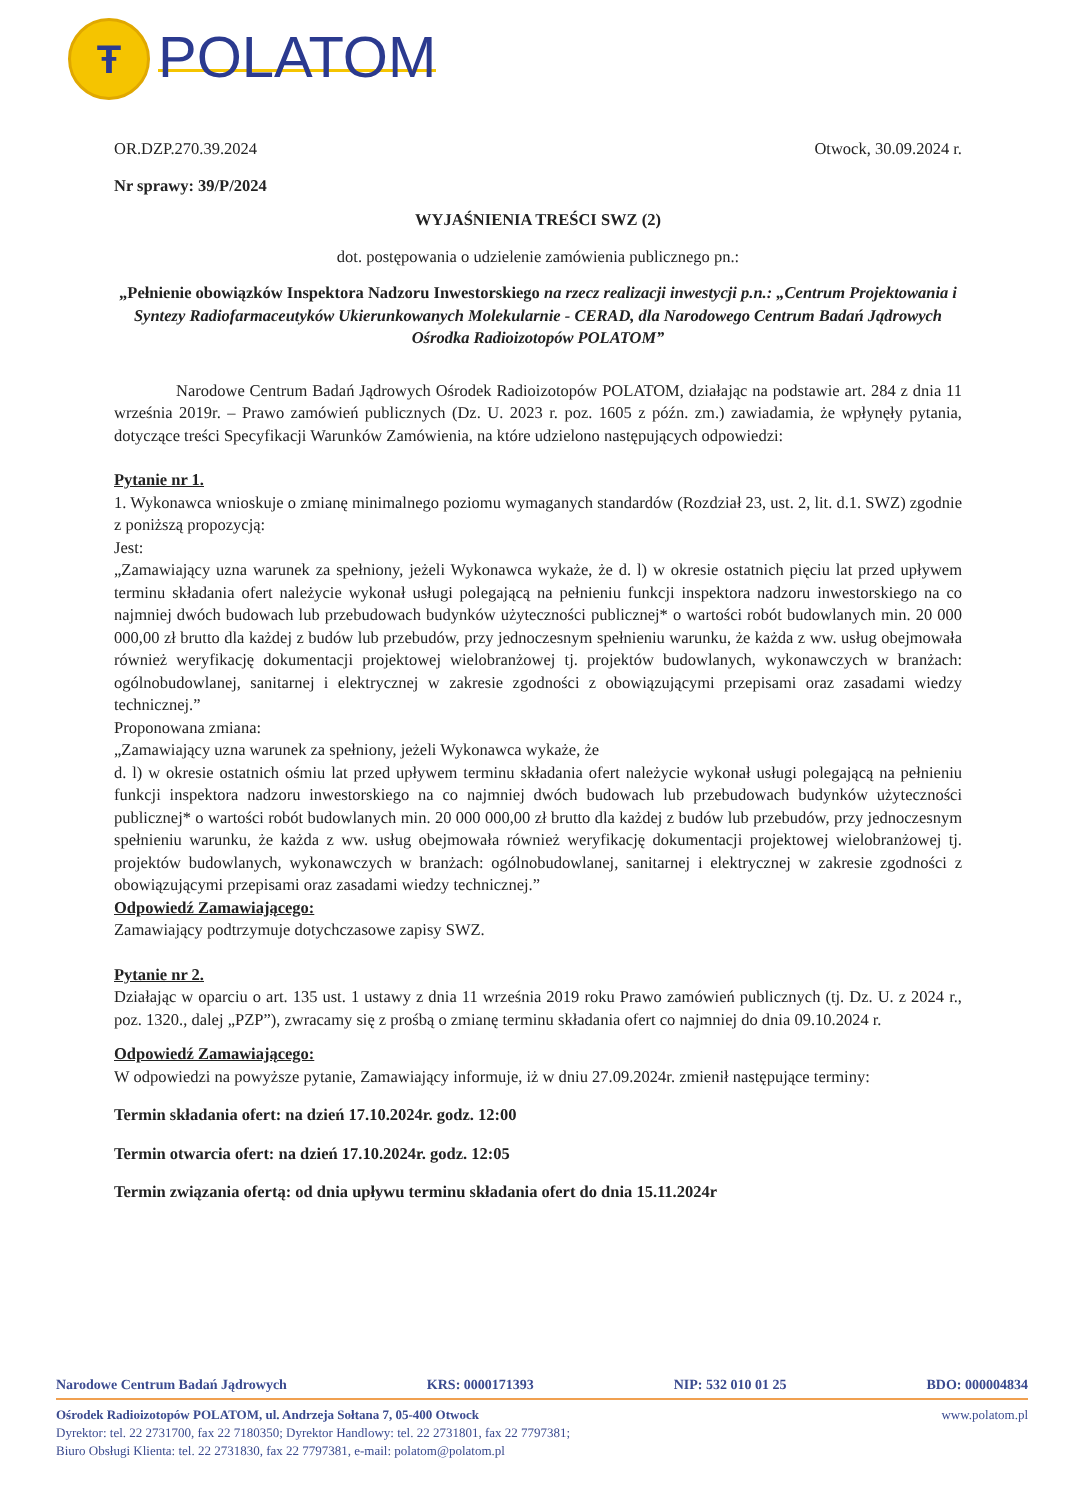Ŧ
POLATOM
OR.DZP.270.39.2024 Otwock, 30.09.2024 r.
Nr sprawy: 39/P/2024
WYJAŚNIENIA TREŚCI SWZ (2)
dot. postępowania o udzielenie zamówienia publicznego pn.:
„Pełnienie obowiązków Inspektora Nadzoru Inwestorskiego na rzecz realizacji inwestycji p.n.: „Centrum Projektowania i Syntezy Radiofarmaceutyków Ukierunkowanych Molekularnie - CERAD, dla Narodowego Centrum Badań Jądrowych Ośrodka Radioizotopów POLATOM”
Narodowe Centrum Badań Jądrowych Ośrodek Radioizotopów POLATOM, działając na podstawie art. 284 z dnia 11 września 2019r. – Prawo zamówień publicznych (Dz. U. 2023 r. poz. 1605 z późn. zm.) zawiadamia, że wpłynęły pytania, dotyczące treści Specyfikacji Warunków Zamówienia, na które udzielono następujących odpowiedzi:
Pytanie nr 1.
1. Wykonawca wnioskuje o zmianę minimalnego poziomu wymaganych standardów (Rozdział 23, ust. 2, lit. d.1. SWZ) zgodnie z poniższą propozycją:
Jest:
„Zamawiający uzna warunek za spełniony, jeżeli Wykonawca wykaże, że d. l) w okresie ostatnich pięciu lat przed upływem terminu składania ofert należycie wykonał usługi polegającą na pełnieniu funkcji inspektora nadzoru inwestorskiego na co najmniej dwóch budowach lub przebudowach budynków użyteczności publicznej* o wartości robót budowlanych min. 20 000 000,00 zł brutto dla każdej z budów lub przebudów, przy jednoczesnym spełnieniu warunku, że każda z ww. usług obejmowała również weryfikację dokumentacji projektowej wielobranżowej tj. projektów budowlanych, wykonawczych w branżach: ogólnobudowlanej, sanitarnej i elektrycznej w zakresie zgodności z obowiązującymi przepisami oraz zasadami wiedzy technicznej.”
Proponowana zmiana:
„Zamawiający uzna warunek za spełniony, jeżeli Wykonawca wykaże, że
d. l) w okresie ostatnich ośmiu lat przed upływem terminu składania ofert należycie wykonał usługi polegającą na pełnieniu funkcji inspektora nadzoru inwestorskiego na co najmniej dwóch budowach lub przebudowach budynków użyteczności publicznej* o wartości robót budowlanych min. 20 000 000,00 zł brutto dla każdej z budów lub przebudów, przy jednoczesnym spełnieniu warunku, że każda z ww. usług obejmowała również weryfikację dokumentacji projektowej wielobranżowej tj. projektów budowlanych, wykonawczych w branżach: ogólnobudowlanej, sanitarnej i elektrycznej w zakresie zgodności z obowiązującymi przepisami oraz zasadami wiedzy technicznej.”
Odpowiedź Zamawiającego:
Zamawiający podtrzymuje dotychczasowe zapisy SWZ.
Pytanie nr 2.
Działając w oparciu o art. 135 ust. 1 ustawy z dnia 11 września 2019 roku Prawo zamówień publicznych (tj. Dz. U. z 2024 r., poz. 1320., dalej „PZP”), zwracamy się z prośbą o zmianę terminu składania ofert co najmniej do dnia 09.10.2024 r.
Odpowiedź Zamawiającego:
W odpowiedzi na powyższe pytanie, Zamawiający informuje, iż w dniu 27.09.2024r. zmienił następujące terminy:
Termin składania ofert: na dzień 17.10.2024r. godz. 12:00
Termin otwarcia ofert: na dzień 17.10.2024r. godz. 12:05
Termin związania ofertą: od dnia upływu terminu składania ofert do dnia 15.11.2024r
Narodowe Centrum Badań Jądrowych KRS: 0000171393 NIP: 532 010 01 25 BDO: 000004834
Ośrodek Radioizotopów POLATOM, ul. Andrzeja Sołtana 7, 05-400 Otwock www.polatom.pl
Dyrektor: tel. 22 2731700, fax 22 7180350; Dyrektor Handlowy: tel. 22 2731801, fax 22 7797381;
Biuro Obsługi Klienta: tel. 22 2731830, fax 22 7797381, e-mail: polatom@polatom.pl